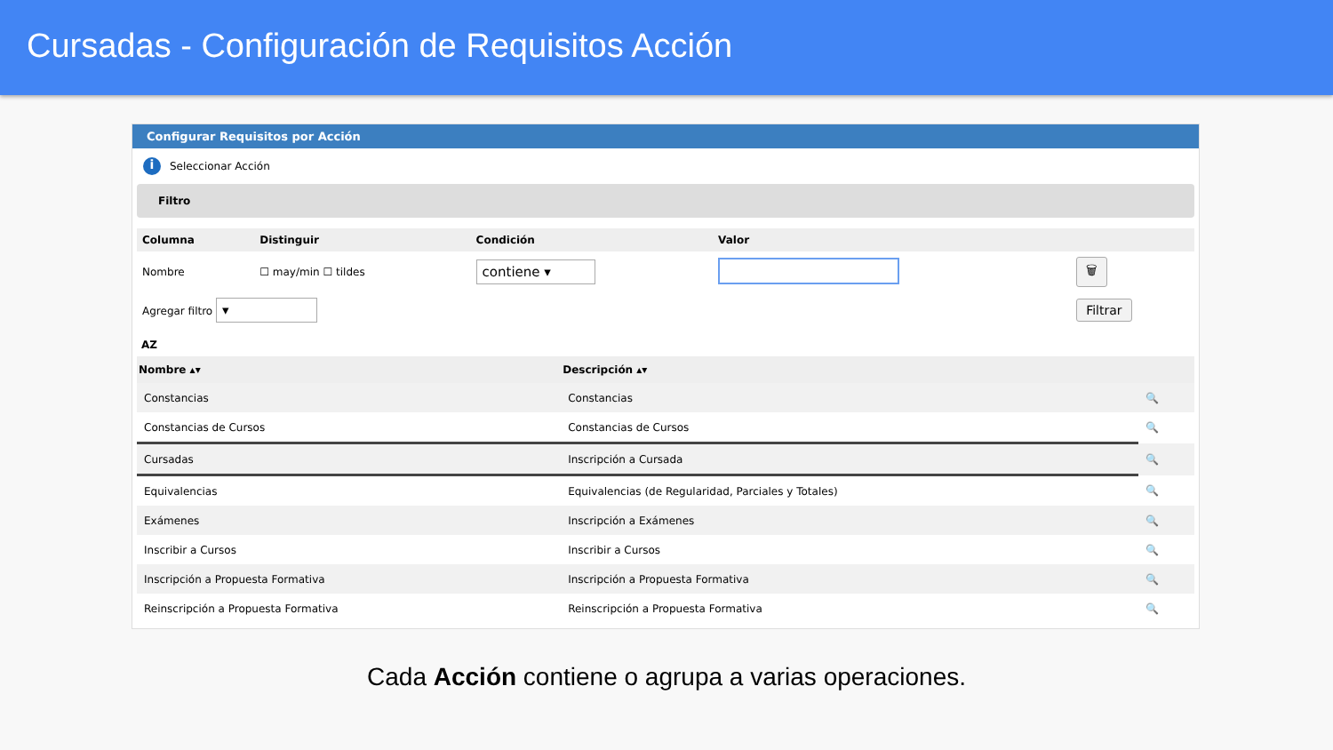Cursadas - Configuración de Requisitos Acción
Configurar Requisitos por Acción
i Seleccionar Acción
Filtro
| Columna | Distinguir | Condición | Valor | |
| --- | --- | --- | --- | --- |
| Nombre | ☐ may/min ☐ tildes | contiene ▾ | | 🗑 |
| Agregar filtro ▾ | | | | Filtrar |
AZ
| Nombre ▴▾ | Descripción ▴▾ | |
| --- | --- | --- |
| Constancias | Constancias | 🔍 |
| Constancias de Cursos | Constancias de Cursos | 🔍 |
| Cursadas | Inscripción a Cursada | 🔍 |
| Equivalencias | Equivalencias (de Regularidad, Parciales y Totales) | 🔍 |
| Exámenes | Inscripción a Exámenes | 🔍 |
| Inscribir a Cursos | Inscribir a Cursos | 🔍 |
| Inscripción a Propuesta Formativa | Inscripción a Propuesta Formativa | 🔍 |
| Reinscripción a Propuesta Formativa | Reinscripción a Propuesta Formativa | 🔍 |
Cada Acción contiene o agrupa a varias operaciones.